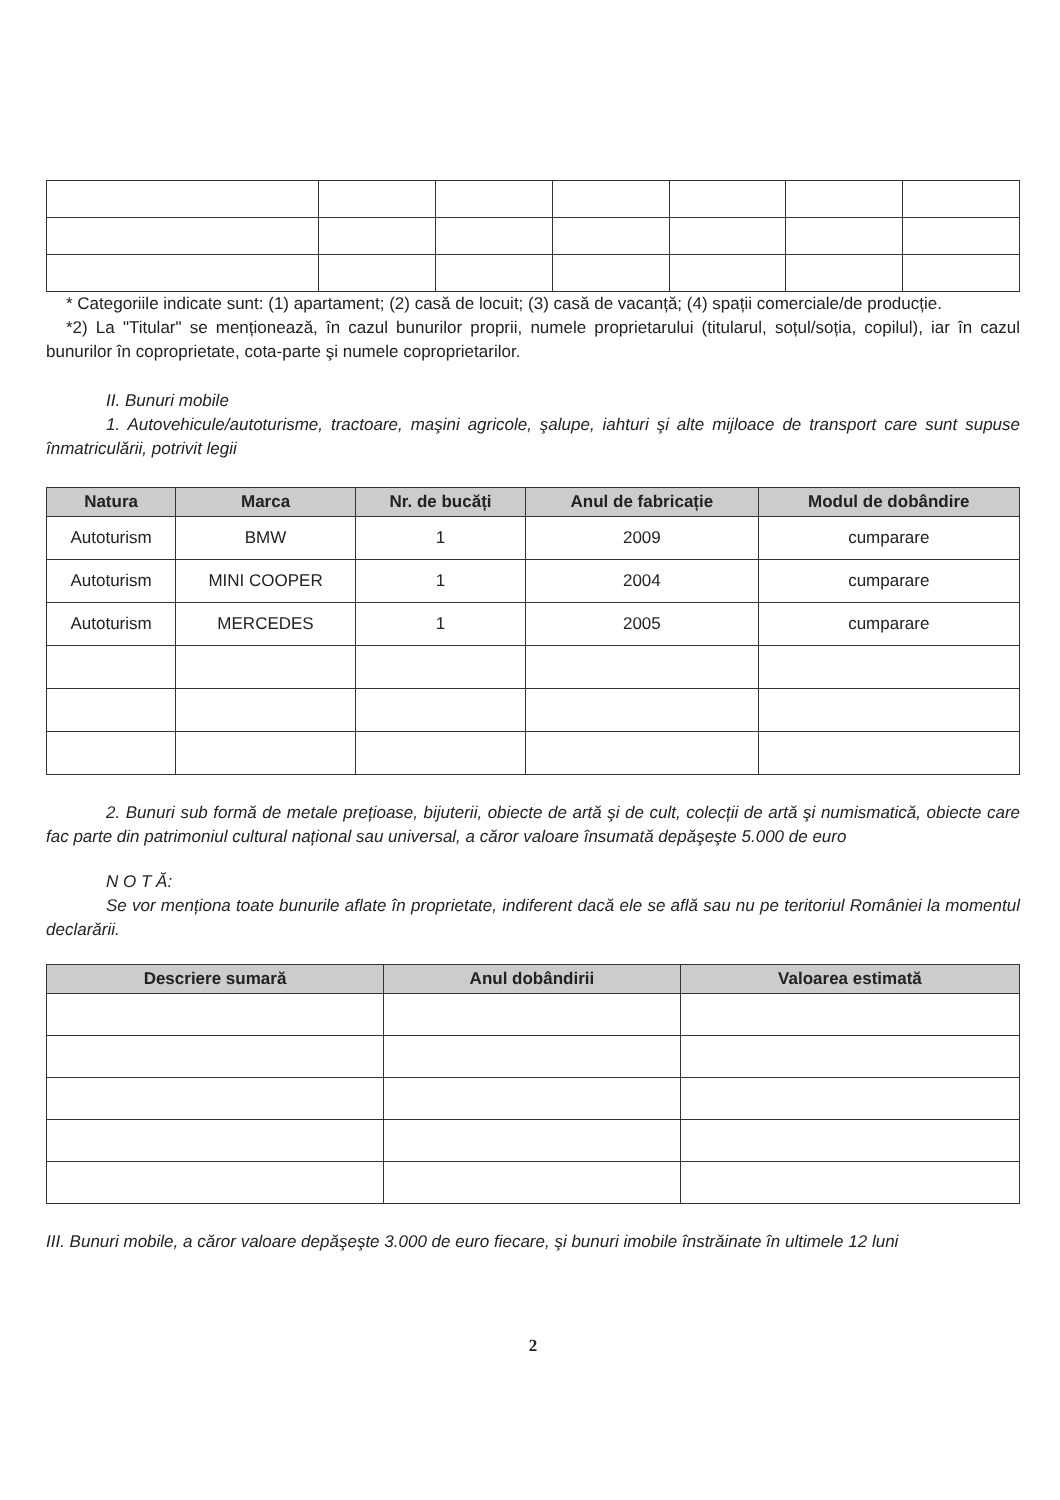* Categoriile indicate sunt: (1) apartament; (2) casă de locuit; (3) casă de vacanță; (4) spații comerciale/de producție.
*2) La "Titular" se menționează, în cazul bunurilor proprii, numele proprietarului (titularul, soțul/soția, copilul), iar în cazul bunurilor în coproprietate, cota-parte şi numele coproprietarilor.
II. Bunuri mobile
1. Autovehicule/autoturisme, tractoare, maşini agricole, şalupe, iahturi şi alte mijloace de transport care sunt supuse înmatriculării, potrivit legii
| Natura | Marca | Nr. de bucăți | Anul de fabricație | Modul de dobândire |
| --- | --- | --- | --- | --- |
| Autoturism | BMW | 1 | 2009 | cumparare |
| Autoturism | MINI COOPER | 1 | 2004 | cumparare |
| Autoturism | MERCEDES | 1 | 2005 | cumparare |
2. Bunuri sub formă de metale prețioase, bijuterii, obiecte de artă şi de cult, colecții de artă şi numismatică, obiecte care fac parte din patrimoniul cultural național sau universal, a căror valoare însumată depăşeşte 5.000 de euro
N O T Ă:
Se vor menționa toate bunurile aflate în proprietate, indiferent dacă ele se află sau nu pe teritoriul României la momentul declarării.
| Descriere sumară | Anul dobândirii | Valoarea estimată |
| --- | --- | --- |
III. Bunuri mobile, a căror valoare depăşeşte 3.000 de euro fiecare, şi bunuri imobile înstrăinate în ultimele 12 luni
2